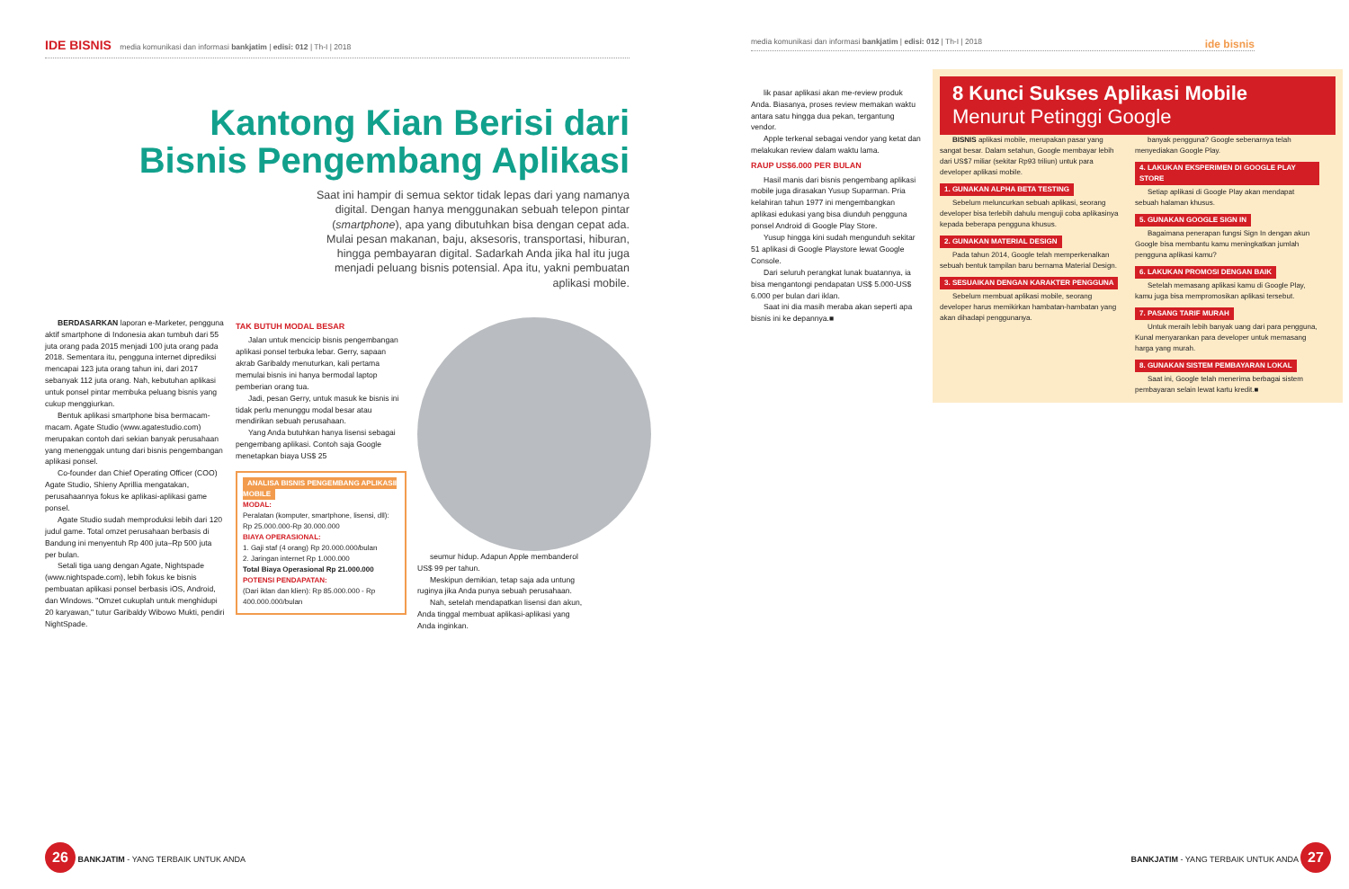IDE BISNIS media komunikasi dan informasi bankjatim | edisi: 012 | Th-I | 2018
Kantong Kian Berisi dari
Bisnis Pengembang Aplikasi
Saat ini hampir di semua sektor tidak lepas dari yang namanya digital. Dengan hanya menggunakan sebuah telepon pintar (smartphone), apa yang dibutuhkan bisa dengan cepat ada. Mulai pesan makanan, baju, aksesoris, transportasi, hiburan, hingga pembayaran digital. Sadarkah Anda jika hal itu juga menjadi peluang bisnis potensial. Apa itu, yakni pembuatan aplikasi mobile.
BERDASARKAN laporan e-Marketer, pengguna aktif smartphone di Indonesia akan tumbuh dari 55 juta orang pada 2015 menjadi 100 juta orang pada 2018. Sementara itu, pengguna internet diprediksi mencapai 123 juta orang tahun ini, dari 2017 sebanyak 112 juta orang. Nah, kebutuhan aplikasi untuk ponsel pintar membuka peluang bisnis yang cukup menggiurkan.
Bentuk aplikasi smartphone bisa bermacam-macam. Agate Studio (www.agatestudio.com) merupakan contoh dari sekian banyak perusahaan yang menenggak untung dari bisnis pengembangan aplikasi ponsel.
Co-founder dan Chief Operating Officer (COO) Agate Studio, Shieny Aprillia mengatakan, perusahaannya fokus ke aplikasi-aplikasi game ponsel.
Agate Studio sudah memproduksi lebih dari 120 judul game. Total omzet perusahaan berbasis di Bandung ini menyentuh Rp 400 juta–Rp 500 juta per bulan.
Setali tiga uang dengan Agate, Nightspade (www.nightspade.com), lebih fokus ke bisnis pembuatan aplikasi ponsel berbasis iOS, Android, dan Windows. "Omzet cukuplah untuk menghidupi 20 karyawan," tutur Garibaldy Wibowo Mukti, pendiri NightSpade.
TAK BUTUH MODAL BESAR
Jalan untuk mencicip bisnis pengembangan aplikasi ponsel terbuka lebar. Gerry, sapaan akrab Garibaldy menuturkan, kali pertama memulai bisnis ini hanya bermodal laptop pemberian orang tua.
Jadi, pesan Gerry, untuk masuk ke bisnis ini tidak perlu menunggu modal besar atau mendirikan sebuah perusahaan.
Yang Anda butuhkan hanya lisensi sebagai pengembang aplikasi. Contoh saja Google menetapkan biaya US$ 25
ANALISA BISNIS PENGEMBANG APLIKASII MOBILE
MODAL:
Peralatan (komputer, smartphone, lisensi, dll): Rp 25.000.000-Rp 30.000.000
BIAYA OPERASIONAL:
1. Gaji staf (4 orang) Rp 20.000.000/bulan
2. Jaringan internet Rp 1.000.000
Total Biaya Operasional Rp 21.000.000
POTENSI PENDAPATAN:
(Dari iklan dan klien): Rp 85.000.000 - Rp 400.000.000/bulan
seumur hidup. Adapun Apple membanderol US$ 99 per tahun.
Meskipun demikian, tetap saja ada untung ruginya jika Anda punya sebuah perusahaan.
Nah, setelah mendapatkan lisensi dan akun, Anda tinggal membuat aplikasi-aplikasi yang Anda inginkan.
26 BANKJATIM - YANG TERBAIK UNTUK ANDA
media komunikasi dan informasi bankjatim | edisi: 012 | Th-I | 2018 ide bisnis
lik pasar aplikasi akan me-review produk Anda. Biasanya, proses review memakan waktu antara satu hingga dua pekan, tergantung vendor.
Apple terkenal sebagai vendor yang ketat dan melakukan review dalam waktu lama.
RAUP US$6.000 PER BULAN
Hasil manis dari bisnis pengembang aplikasi mobile juga dirasakan Yusup Suparman. Pria kelahiran tahun 1977 ini mengembangkan aplikasi edukasi yang bisa diunduh pengguna ponsel Android di Google Play Store.
Yusup hingga kini sudah mengunduh sekitar 51 aplikasi di Google Playstore lewat Google Console.
Dari seluruh perangkat lunak buatannya, ia bisa mengantongi pendapatan US$ 5.000-US$ 6.000 per bulan dari iklan.
Saat ini dia masih meraba akan seperti apa bisnis ini ke depannya.■
8 Kunci Sukses Aplikasi Mobile
Menurut Petinggi Google
BISNIS aplikasi mobile, merupakan pasar yang sangat besar. Dalam setahun, Google membayar lebih dari US$7 miliar (sekitar Rp93 triliun) untuk para developer aplikasi mobile.
1. GUNAKAN ALPHA BETA TESTING
Sebelum meluncurkan sebuah aplikasi, seorang developer bisa terlebih dahulu menguji coba aplikasinya kepada beberapa pengguna khusus.
2. GUNAKAN MATERIAL DESIGN
Pada tahun 2014, Google telah memperkenalkan sebuah bentuk tampilan baru bernama Material Design.
3. SESUAIKAN DENGAN KARAKTER PENGGUNA
Sebelum membuat aplikasi mobile, seorang developer harus memikirkan hambatan-hambatan yang akan dihadapi penggunanya.
banyak pengguna? Google sebenarnya telah menyediakan Google Play.
4. LAKUKAN EKSPERIMEN DI GOOGLE PLAY STORE
Setiap aplikasi di Google Play akan mendapat sebuah halaman khusus.
5. GUNAKAN GOOGLE SIGN IN
Bagaimana penerapan fungsi Sign In dengan akun Google bisa membantu kamu meningkatkan jumlah pengguna aplikasi kamu?
6. LAKUKAN PROMOSI DENGAN BAIK
Setelah memasang aplikasi kamu di Google Play, kamu juga bisa mempromosikan aplikasi tersebut.
7. PASANG TARIF MURAH
Untuk meraih lebih banyak uang dari para pengguna, Kunal menyarankan para developer untuk memasang harga yang murah.
8. GUNAKAN SISTEM PEMBAYARAN LOKAL
Saat ini, Google telah menerima berbagai sistem pembayaran selain lewat kartu kredit.■
BANKJATIM - YANG TERBAIK UNTUK ANDA 27